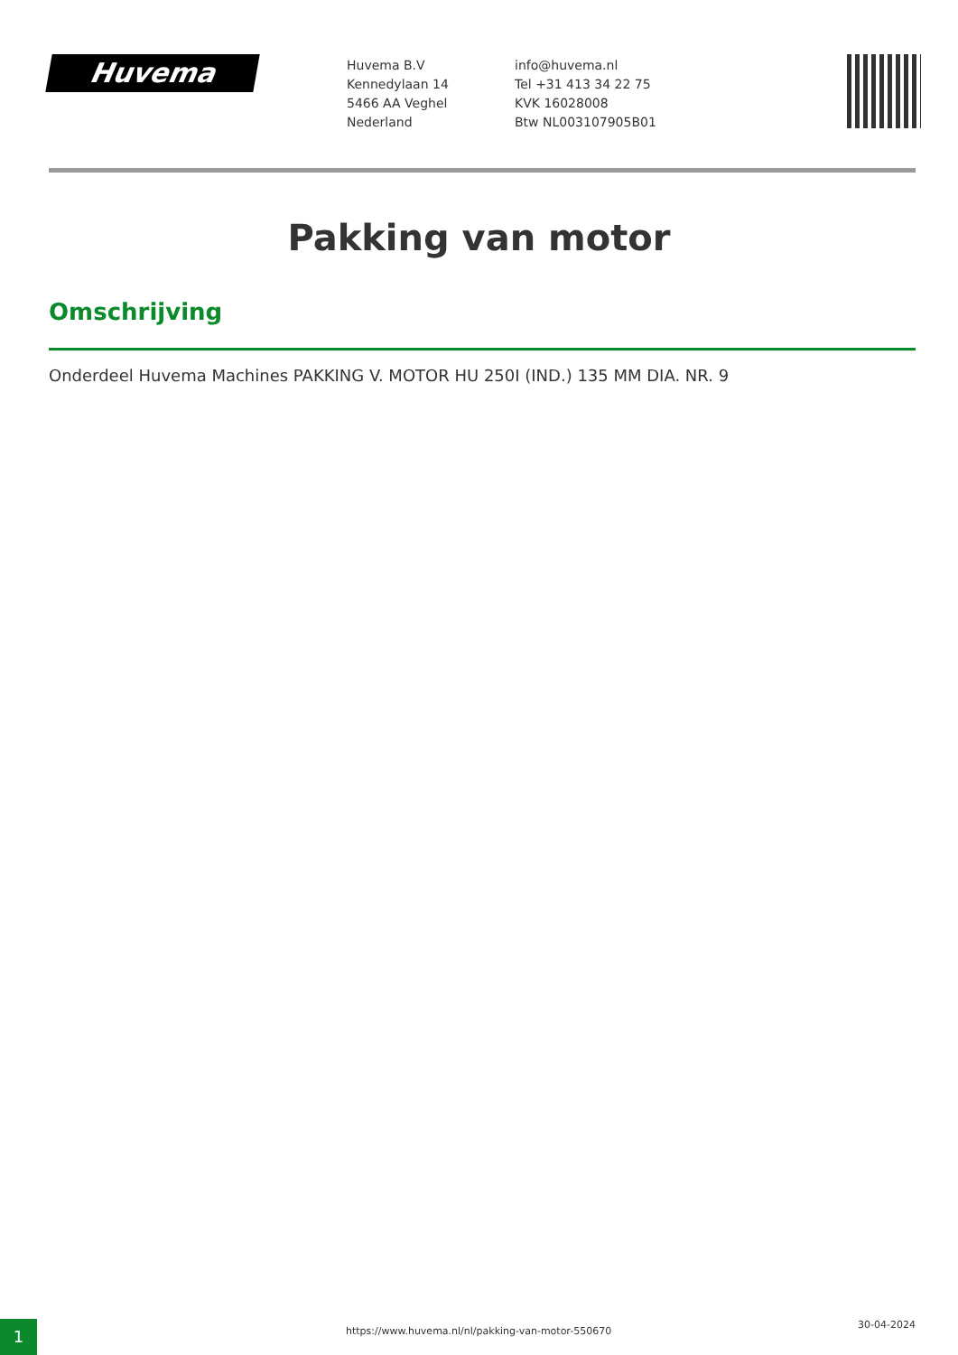Huvema
Huvema B.V
Kennedylaan 14
5466 AA Veghel
Nederland
info@huvema.nl
Tel +31 413 34 22 75
KVK 16028008
Btw NL003107905B01
Pakking van motor
Omschrijving
Onderdeel Huvema Machines PAKKING V. MOTOR HU 250I (IND.) 135 MM DIA. NR. 9
1
https://www.huvema.nl/nl/pakking-van-motor-550670
30-04-2024